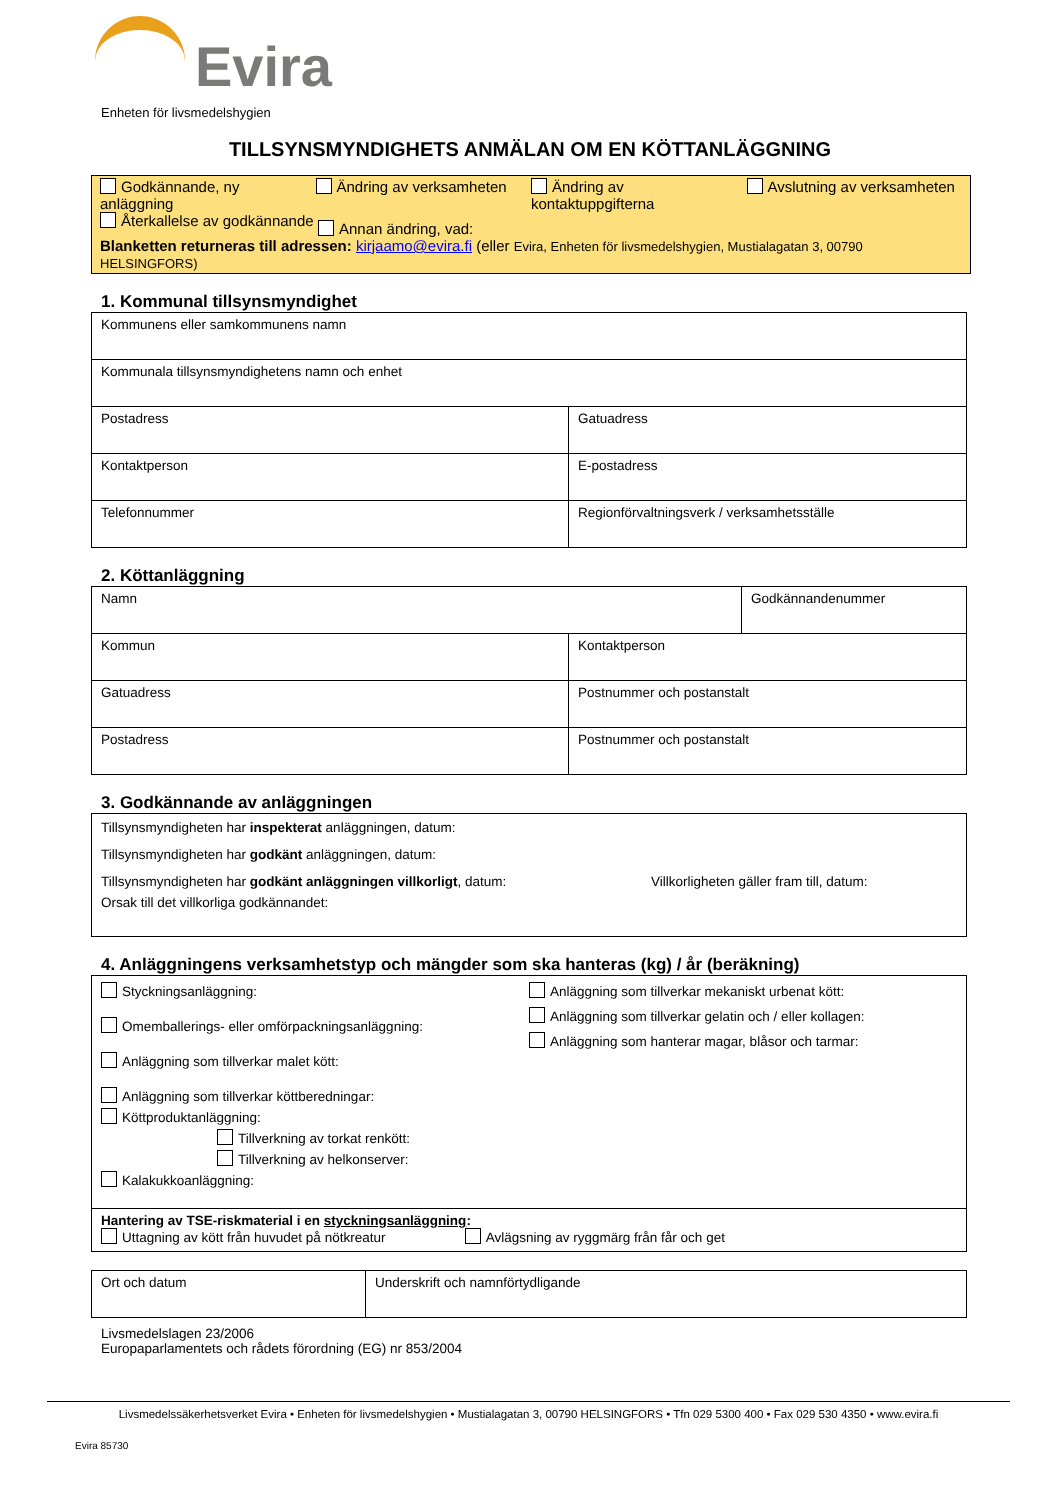Evira
Enheten för livsmedelshygien
TILLSYNSMYNDIGHETS ANMÄLAN OM EN KÖTTANLÄGGNING
Godkännande, ny anläggning
Ändring av verksamheten Ändring av kontaktuppgifterna
Avslutning av verksamheten
Återkallelse av godkännande
Annan ändring, vad:
Blanketten returneras till adressen: kirjaamo@evira.fi (eller Evira, Enheten för livsmedelshygien, Mustialagatan 3, 00790 HELSINGFORS)
1. Kommunal tillsynsmyndighet
| Kommunens eller samkommunens namn | |
| Kommunala tillsynsmyndighetens namn och enhet | |
| Postadress | Gatuadress |
| Kontaktperson | E-postadress |
| Telefonnummer | Regionförvaltningsverk / verksamhetsställe |
2. Köttanläggning
| Namn | | Godkännandenummer |
| Kommun | Kontaktperson | |
| Gatuadress | Postnummer och postanstalt | |
| Postadress | Postnummer och postanstalt | |
3. Godkännande av anläggningen
Tillsynsmyndigheten har inspekterat anläggningen, datum:
Tillsynsmyndigheten har godkänt anläggningen, datum:
Tillsynsmyndigheten har godkänt anläggningen villkorligt, datum: Villkorligheten gäller fram till, datum:
Orsak till det villkorliga godkännandet:
4. Anläggningens verksamhetstyp och mängder som ska hanteras (kg) / år (beräkning)
Styckningsanläggning:
Omemballerings- eller omförpackningsanläggning:
Anläggning som tillverkar malet kött:
Anläggning som tillverkar köttberedningar:
Köttproduktanläggning:
Tillverkning av torkat renkött:
Tillverkning av helkonserver:
Kalakukkoanläggning:
Anläggning som tillverkar mekaniskt urbenat kött:
Anläggning som tillverkar gelatin och / eller kollagen:
Anläggning som hanterar magar, blåsor och tarmar:
Hantering av TSE-riskmaterial i en styckningsanläggning:
Uttagning av kött från huvudet på nötkreatur Avlägsning av ryggmärg från får och get
| Ort och datum | Underskrift och namnförtydligande |
Livsmedelslagen 23/2006
Europaparlamentets och rådets förordning (EG) nr 853/2004
Livsmedelssäkerhetsverket Evira • Enheten för livsmedelshygien • Mustialagatan 3, 00790 HELSINGFORS • Tfn 029 5300 400 • Fax 029 530 4350 • www.evira.fi
Evira 85730